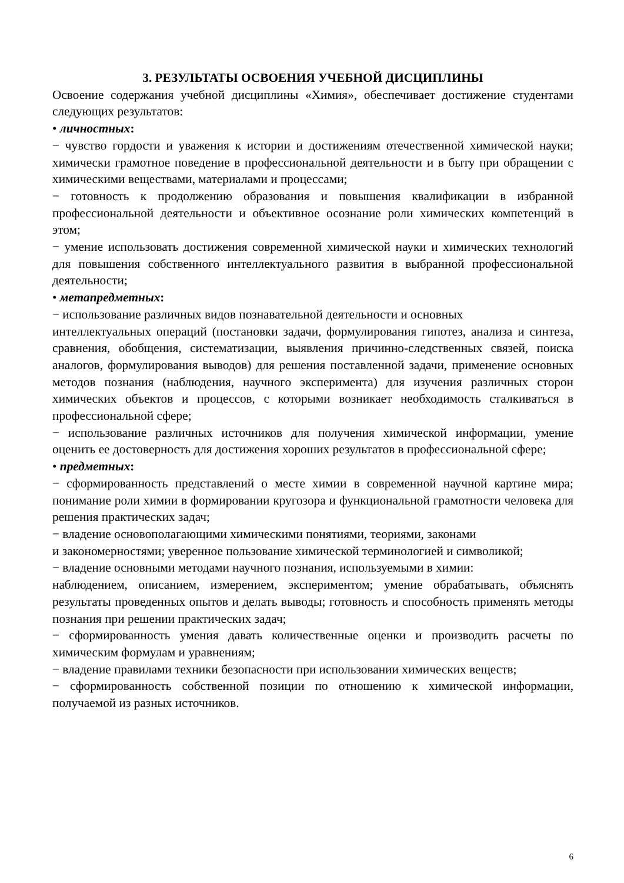3. РЕЗУЛЬТАТЫ ОСВОЕНИЯ УЧЕБНОЙ ДИСЦИПЛИНЫ
Освоение содержания учебной дисциплины «Химия», обеспечивает достижение студентами следующих результатов:
• личностных:
− чувство гордости и уважения к истории и достижениям отечественной химической науки; химически грамотное поведение в профессиональной деятельности и в быту при обращении с химическими веществами, материалами и процессами;
− готовность к продолжению образования и повышения квалификации в избранной профессиональной деятельности и объективное осознание роли химических компетенций в этом;
− умение использовать достижения современной химической науки и химических технологий для повышения собственного интеллектуального развития в выбранной профессиональной деятельности;
• метапредметных:
− использование различных видов познавательной деятельности и основных
интеллектуальных операций (постановки задачи, формулирования гипотез, анализа и синтеза, сравнения, обобщения, систематизации, выявления причинно-следственных связей, поиска аналогов, формулирования выводов) для решения поставленной задачи, применение основных методов познания (наблюдения, научного эксперимента) для изучения различных сторон химических объектов и процессов, с которыми возникает необходимость сталкиваться в профессиональной сфере;
− использование различных источников для получения химической информации, умение оценить ее достоверность для достижения хороших результатов в профессиональной сфере;
• предметных:
− сформированность представлений о месте химии в современной научной картине мира; понимание роли химии в формировании кругозора и функциональной грамотности человека для решения практических задач;
− владение основополагающими химическими понятиями, теориями, законами
и закономерностями; уверенное пользование химической терминологией и символикой;
− владение основными методами научного познания, используемыми в химии:
наблюдением, описанием, измерением, экспериментом; умение обрабатывать, объяснять результаты проведенных опытов и делать выводы; готовность и способность применять методы познания при решении практических задач;
− сформированность умения давать количественные оценки и производить расчеты по химическим формулам и уравнениям;
− владение правилами техники безопасности при использовании химических веществ;
− сформированность собственной позиции по отношению к химической информации, получаемой из разных источников.
6